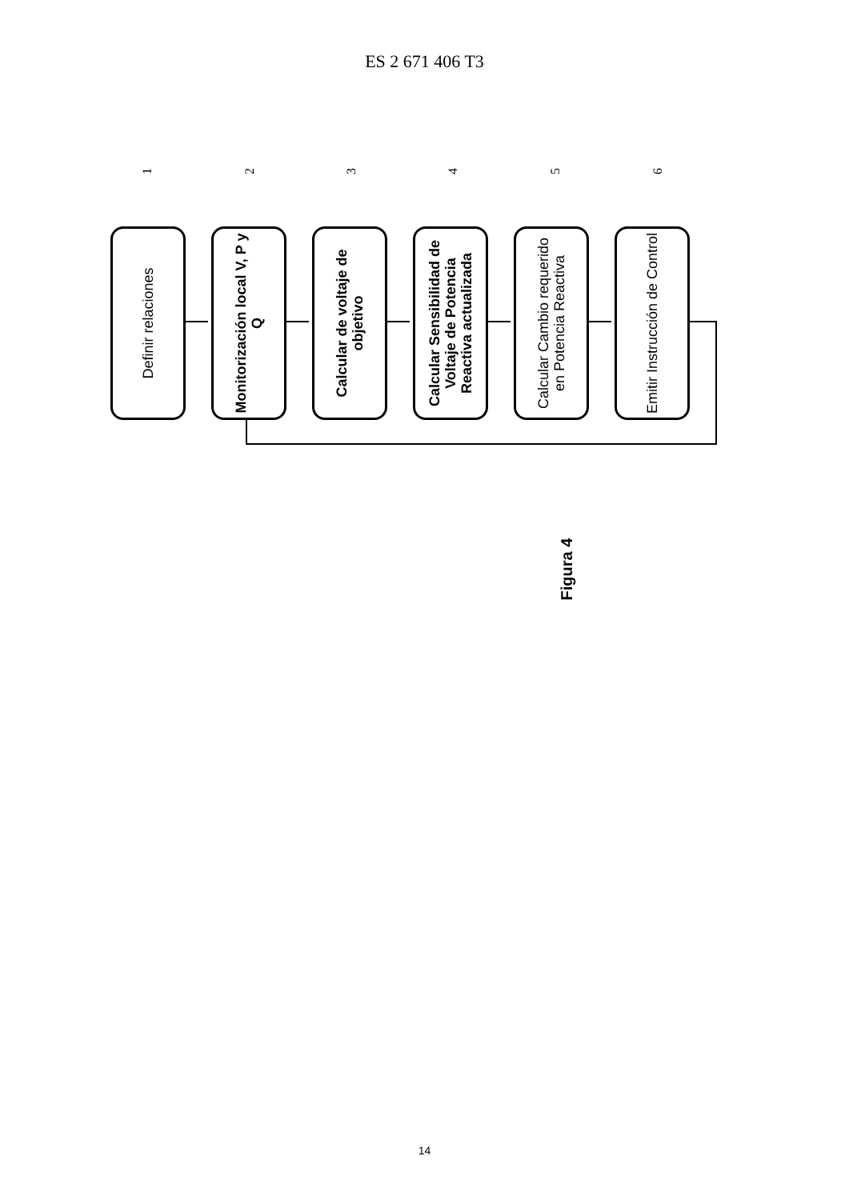ES 2 671 406 T3
Definir relaciones
Monitorización local V, P y Q
Calcular de voltaje de objetivo
Calcular Sensibilidad de Voltaje de Potencia Reactiva actualizada
Calcular Cambio requerido en Potencia Reactiva
Emitir Instrucción de Control
1 2 3 4 5 6
Figura 4
14